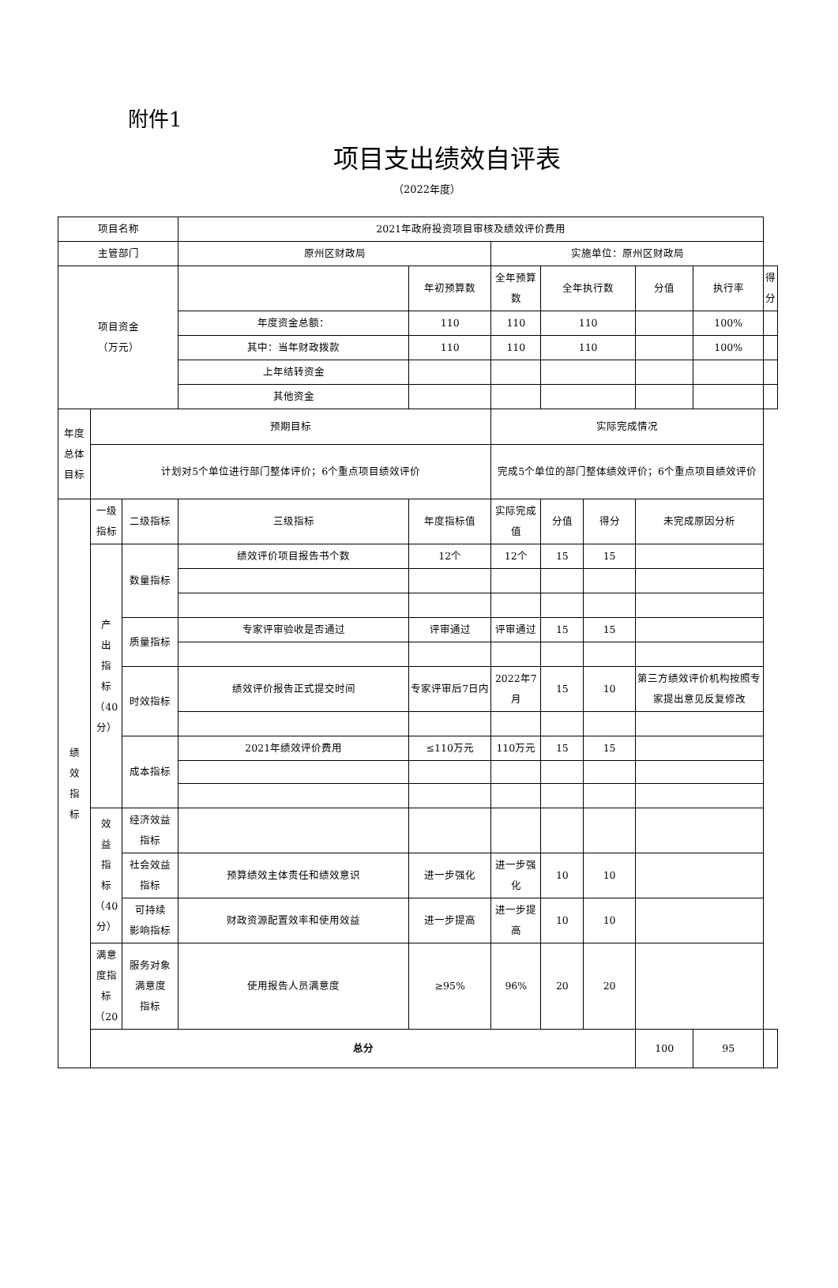附件1
项目支出绩效自评表
（2022年度）
| 项目名称 | | | 2021年政府投资项目审核及绩效评价费用 | | | | | | | |
| 主管部门 | | | 原州区财政局 | | 实施单位：原州区财政局 | | | | | |
| 项目资金 （万元） | | | | 年初预算数 | 全年预算数 | 全年执行数 | | 分值 | 执行率 | 得分 |
| | | | 年度资金总额： | 110 | 110 | 110 | | | 100% | |
| | | | 其中：当年财政拨款 | 110 | 110 | 110 | | | 100% | |
| | | | 上年结转资金 | | | | | | | |
| | | | 其他资金 | | | | | | | |
| 年度 总体 目标 | 预期目标 | | | | 实际完成情况 | | | | | |
| | 计划对5个单位进行部门整体评价；6个重点项目绩效评价 | | | | 完成5个单位的部门整体绩效评价；6个重点项目绩效评价 | | | | | |
| 绩 效 指 标 | 一级 指标 | 二级指标 | 三级指标 | 年度指标值 | 实际完成 值 | 分值 | 得分 | 未完成原因分析 | | |
| | 产 出 指 标 （40 分） | 数量指标 | 绩效评价项目报告书个数 | 12个 | 12个 | 15 | 15 | | | |
| | | 质量指标 | 专家评审验收是否通过 | 评审通过 | 评审通过 | 15 | 15 | | | |
| | | 时效指标 | 绩效评价报告正式提交时间 | 专家评审后7日内 | 2022年7 月 | 15 | 10 | 第三方绩效评价机构按照专家提出意见反复修改 | | |
| | | 成本指标 | 2021年绩效评价费用 | ≤110万元 | 110万元 | 15 | 15 | | | |
| | 效 益 指 标 （40 分） | 经济效益 指标 | | | | | | | | |
| | | 社会效益 指标 | 预算绩效主体责任和绩效意识 | 进一步强化 | 进一步强 化 | 10 | 10 | | | |
| | | 可持续 影响指标 | 财政资源配置效率和使用效益 | 进一步提高 | 进一步提 高 | 10 | 10 | | | |
| | 满意 度指 标 （20 | 服务对象 满意度 指标 | 使用报告人员满意度 | ≥95% | 96% | 20 | 20 | | | |
| | 总分 | | | | | | | 100 | 95 | |